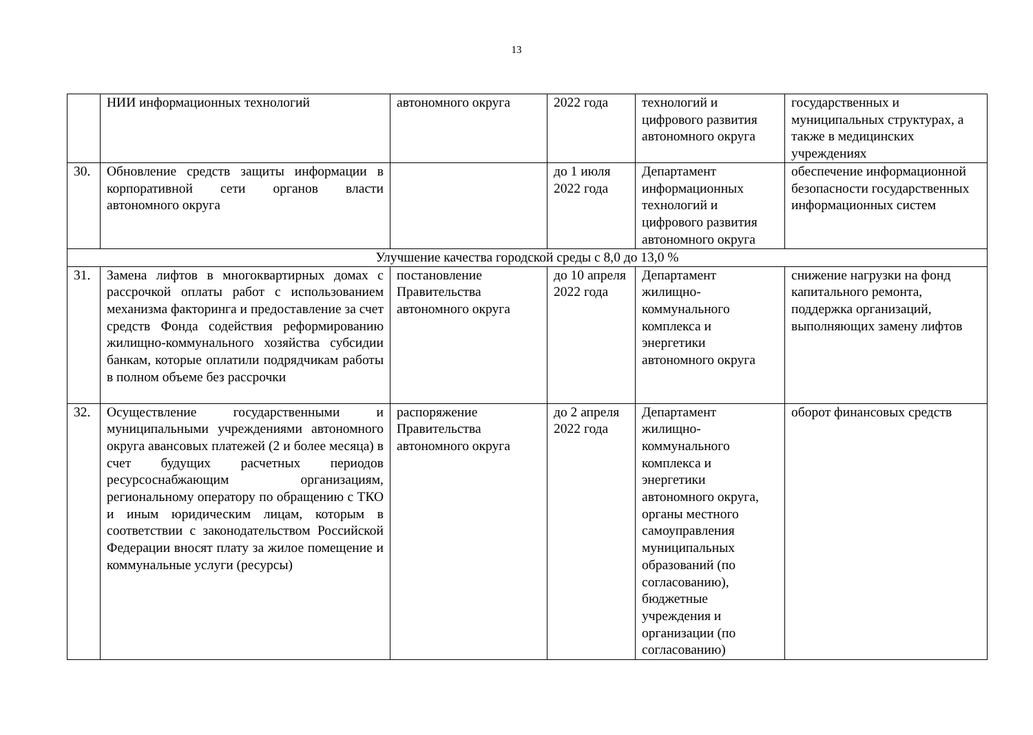13
| | НИИ информационных технологий | автономного округа | 2022 года | технологий и цифрового развития автономного округа | государственных и муниципальных структурах, а также в медицинских учреждениях |
| 30. | Обновление средств защиты информации в корпоративной сети органов власти автономного округа | | до 1 июля 2022 года | Департамент информационных технологий и цифрового развития автономного округа | обеспечение информационной безопасности государственных информационных систем |
| Улучшение качества городской среды с 8,0 до 13,0 % | | | | | |
| 31. | Замена лифтов в многоквартирных домах с рассрочкой оплаты работ с использованием механизма факторинга и предоставление за счет средств Фонда содействия реформированию жилищно-коммунального хозяйства субсидии банкам, которые оплатили подрядчикам работы в полном объеме без рассрочки | постановление Правительства автономного округа | до 10 апреля 2022 года | Департамент жилищно-коммунального комплекса и энергетики автономного округа | снижение нагрузки на фонд капитального ремонта, поддержка организаций, выполняющих замену лифтов |
| 32. | Осуществление государственными и муниципальными учреждениями автономного округа авансовых платежей (2 и более месяца) в счет будущих расчетных периодов ресурсоснабжающим организациям, региональному оператору по обращению с ТКО и иным юридическим лицам, которым в соответствии с законодательством Российской Федерации вносят плату за жилое помещение и коммунальные услуги (ресурсы) | распоряжение Правительства автономного округа | до 2 апреля 2022 года | Департамент жилищно-коммунального комплекса и энергетики автономного округа, органы местного самоуправления муниципальных образований (по согласованию), бюджетные учреждения и организации (по согласованию) | оборот финансовых средств |